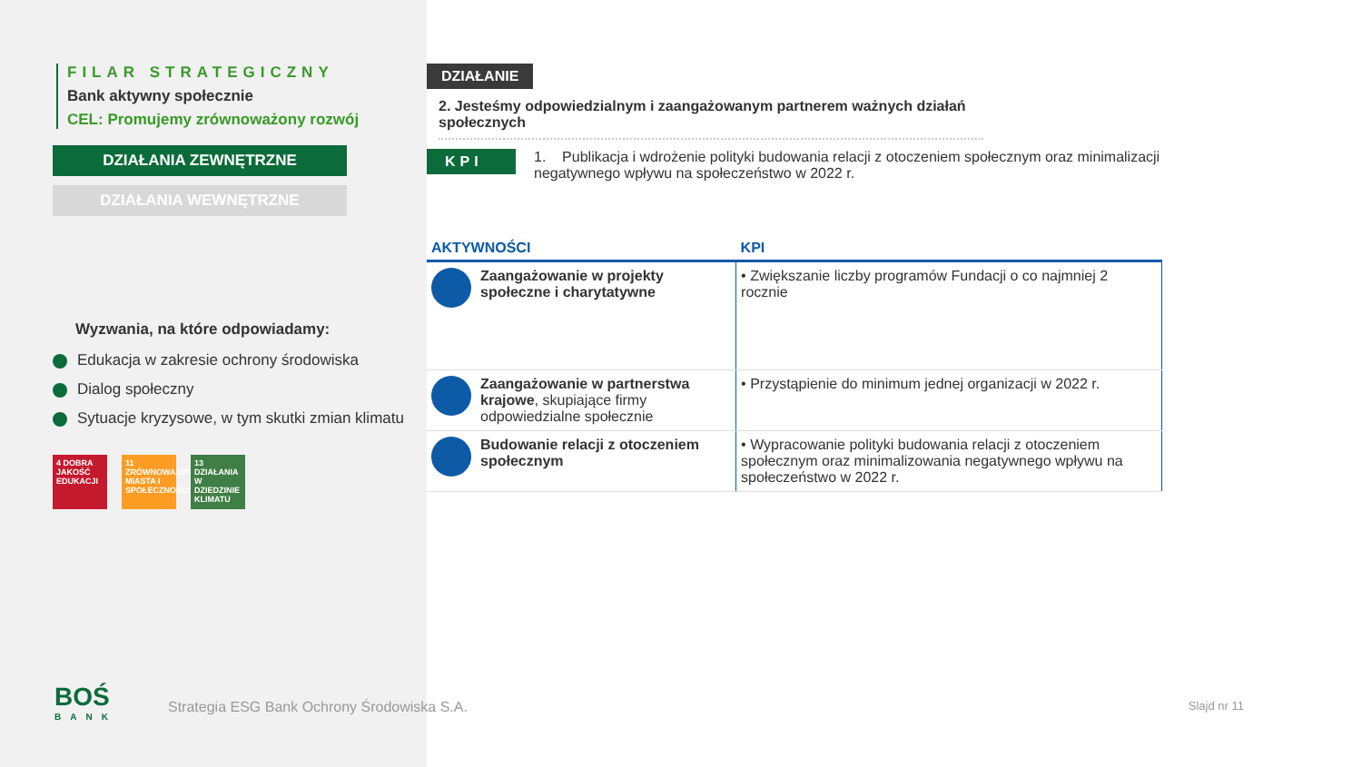FILAR STRATEGICZNY
Bank aktywny społecznie
CEL: Promujemy zrównoważony rozwój
DZIAŁANIA ZEWNĘTRZNE
DZIAŁANIA WEWNĘTRZNE
Wyzwania, na które odpowiadamy:
Edukacja w zakresie ochrony środowiska
Dialog społeczny
Sytuacje kryzysowe, w tym skutki zmian klimatu
4 DOBRA JAKOŚĆ EDUKACJI 11 ZRÓWNOWAŻONE MIASTA I SPOŁECZNOŚCI 13 DZIAŁANIA W DZIEDZINIE KLIMATU
DZIAŁANIE
2. Jesteśmy odpowiedzialnym i zaangażowanym partnerem ważnych działań społecznych
KPI 1. Publikacja i wdrożenie polityki budowania relacji z otoczeniem społecznym oraz minimalizacji negatywnego wpływu na społeczeństwo w 2022 r.
| AKTYWNOŚCI | KPI |
| --- | --- |
| Zaangażowanie w projekty społeczne i charytatywne | • Zwiększanie liczby programów Fundacji o co najmniej 2 rocznie |
| Zaangażowanie w partnerstwa krajowe , skupiające firmy odpowiedzialne społecznie | • Przystąpienie do minimum jednej organizacji w 2022 r. |
| Budowanie relacji z otoczeniem społecznym | • Wypracowanie polityki budowania relacji z otoczeniem społecznym oraz minimalizowania negatywnego wpływu na społeczeństwo w 2022 r. |
BOŚ
BANK
Strategia ESG Bank Ochrony Środowiska S.A.
Slajd nr 11